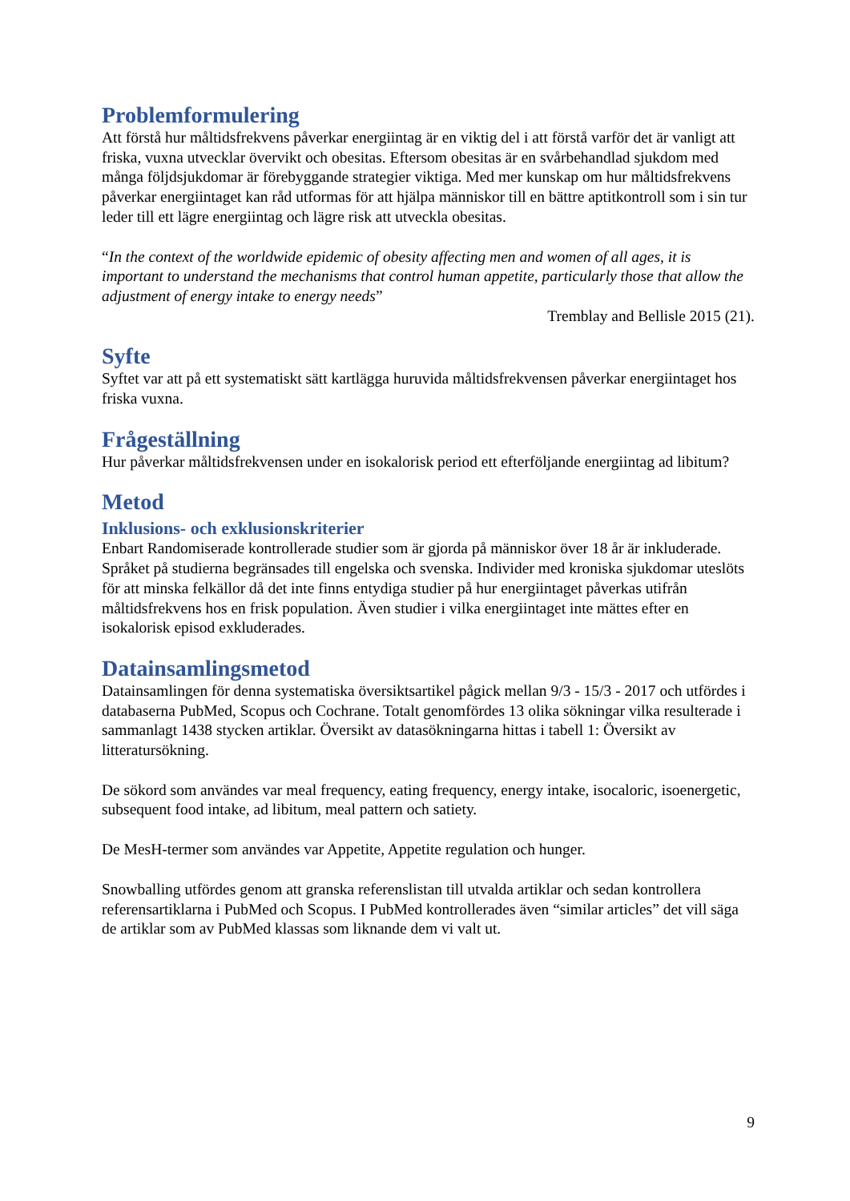Problemformulering
Att förstå hur måltidsfrekvens påverkar energiintag är en viktig del i att förstå varför det är vanligt att friska, vuxna utvecklar övervikt och obesitas. Eftersom obesitas är en svårbehandlad sjukdom med många följdsjukdomar är förebyggande strategier viktiga. Med mer kunskap om hur måltidsfrekvens påverkar energiintaget kan råd utformas för att hjälpa människor till en bättre aptitkontroll som i sin tur leder till ett lägre energiintag och lägre risk att utveckla obesitas.
“In the context of the worldwide epidemic of obesity affecting men and women of all ages, it is important to understand the mechanisms that control human appetite, particularly those that allow the adjustment of energy intake to energy needs”
Tremblay and Bellisle 2015 (21).
Syfte
Syftet var att på ett systematiskt sätt kartlägga huruvida måltidsfrekvensen påverkar energiintaget hos friska vuxna.
Frågeställning
Hur påverkar måltidsfrekvensen under en isokalorisk period ett efterföljande energiintag ad libitum?
Metod
Inklusions- och exklusionskriterier
Enbart Randomiserade kontrollerade studier som är gjorda på människor över 18 år är inkluderade. Språket på studierna begränsades till engelska och svenska. Individer med kroniska sjukdomar uteslöts för att minska felkällor då det inte finns entydiga studier på hur energiintaget påverkas utifrån måltidsfrekvens hos en frisk population. Även studier i vilka energiintaget inte mättes efter en isokalorisk episod exkluderades.
Datainsamlingsmetod
Datainsamlingen för denna systematiska översiktsartikel pågick mellan 9/3 - 15/3 - 2017 och utfördes i databaserna PubMed, Scopus och Cochrane. Totalt genomfördes 13 olika sökningar vilka resulterade i sammanlagt 1438 stycken artiklar. Översikt av datasökningarna hittas i tabell 1: Översikt av litteratursökning.
De sökord som användes var meal frequency, eating frequency, energy intake, isocaloric, isoenergetic, subsequent food intake, ad libitum, meal pattern och satiety.
De MesH-termer som användes var Appetite, Appetite regulation och hunger.
Snowballing utfördes genom att granska referenslistan till utvalda artiklar och sedan kontrollera referensartiklarna i PubMed och Scopus. I PubMed kontrollerades även “similar articles” det vill säga de artiklar som av PubMed klassas som liknande dem vi valt ut.
9